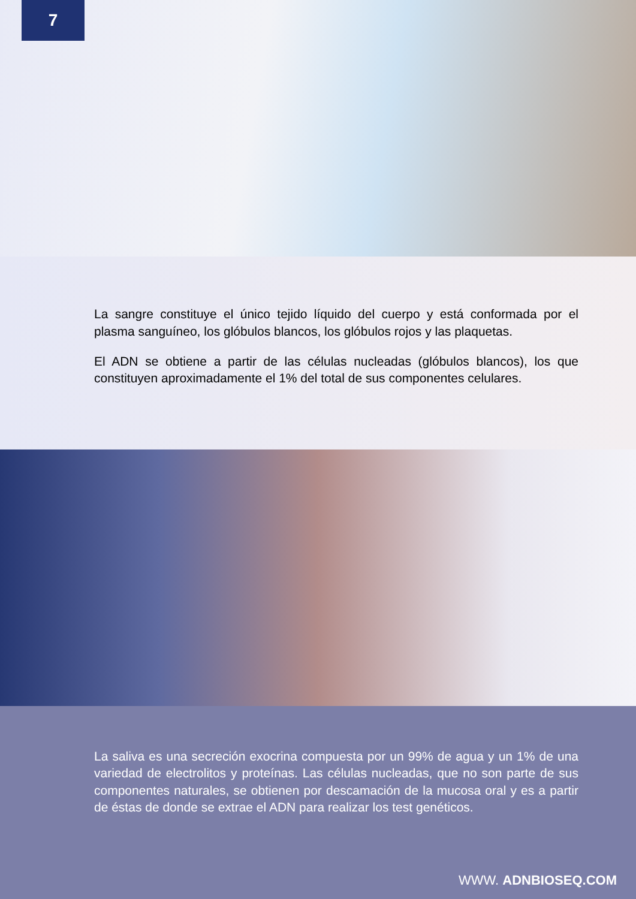7
La sangre constituye el único tejido líquido del cuerpo y está conformada por el plasma sanguíneo, los glóbulos blancos, los glóbulos rojos y las plaquetas.
El ADN se obtiene a partir de las células nucleadas (glóbulos blancos), los que constituyen aproximadamente el 1% del total de sus componentes celulares.
La saliva es una secreción exocrina compuesta por un 99% de agua y un 1% de una variedad de electrolitos y proteínas. Las células nucleadas, que no son parte de sus componentes naturales, se obtienen por descamación de la mucosa oral y es a partir de éstas de donde se extrae el ADN para realizar los test genéticos.
WWW. ADNBIOSEQ.COM